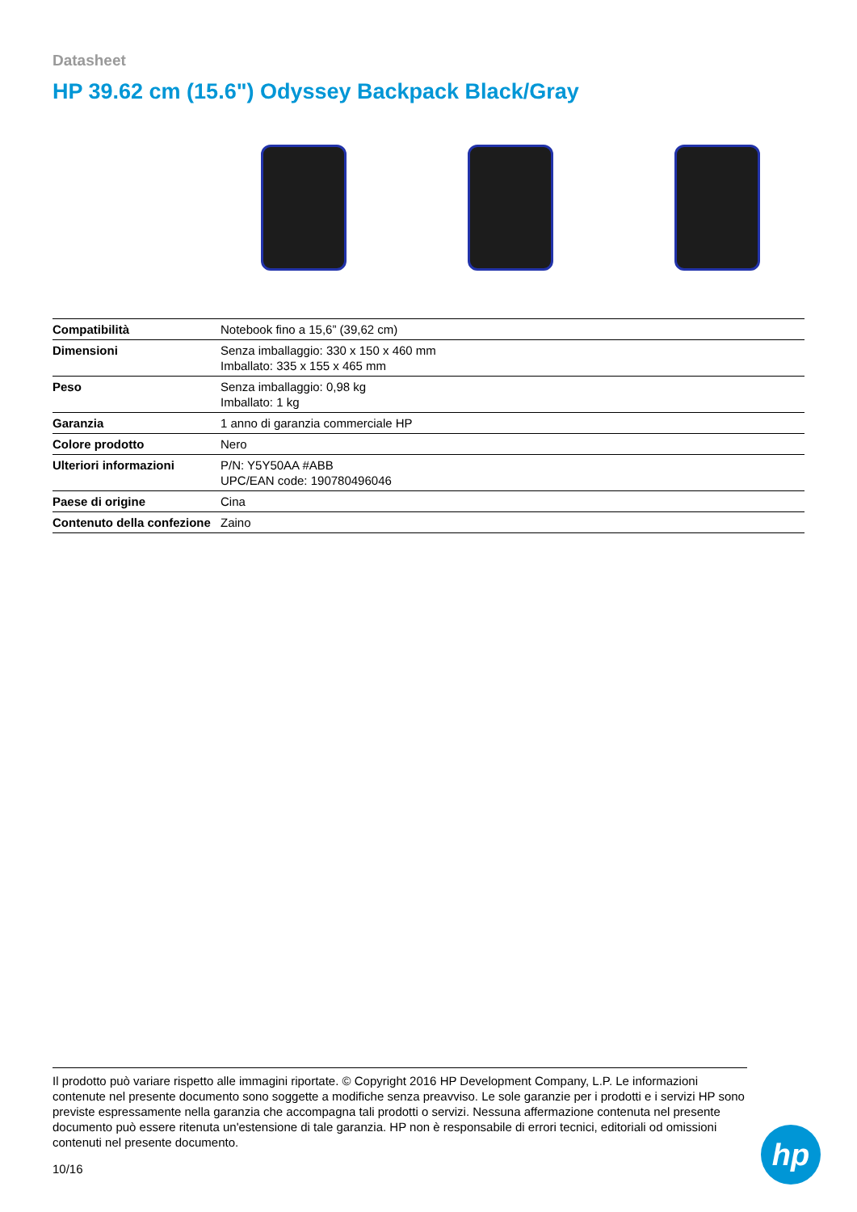Datasheet
HP 39.62 cm (15.6") Odyssey Backpack Black/Gray
| Compatibilità | Notebook fino a 15,6” (39,62 cm) |
| Dimensioni | Senza imballaggio: 330 x 150 x 460 mm Imballato: 335 x 155 x 465 mm |
| Peso | Senza imballaggio: 0,98 kg Imballato: 1 kg |
| Garanzia | 1 anno di garanzia commerciale HP |
| Colore prodotto | Nero |
| Ulteriori informazioni | P/N: Y5Y50AA #ABB UPC/EAN code: 190780496046 |
| Paese di origine | Cina |
| Contenuto della confezione | Zaino |
Il prodotto può variare rispetto alle immagini riportate. © Copyright 2016 HP Development Company, L.P. Le informazioni contenute nel presente documento sono soggette a modifiche senza preavviso. Le sole garanzie per i prodotti e i servizi HP sono previste espressamente nella garanzia che accompagna tali prodotti o servizi. Nessuna affermazione contenuta nel presente documento può essere ritenuta un'estensione di tale garanzia. HP non è responsabile di errori tecnici, editoriali od omissioni contenuti nel presente documento.
10/16
hp